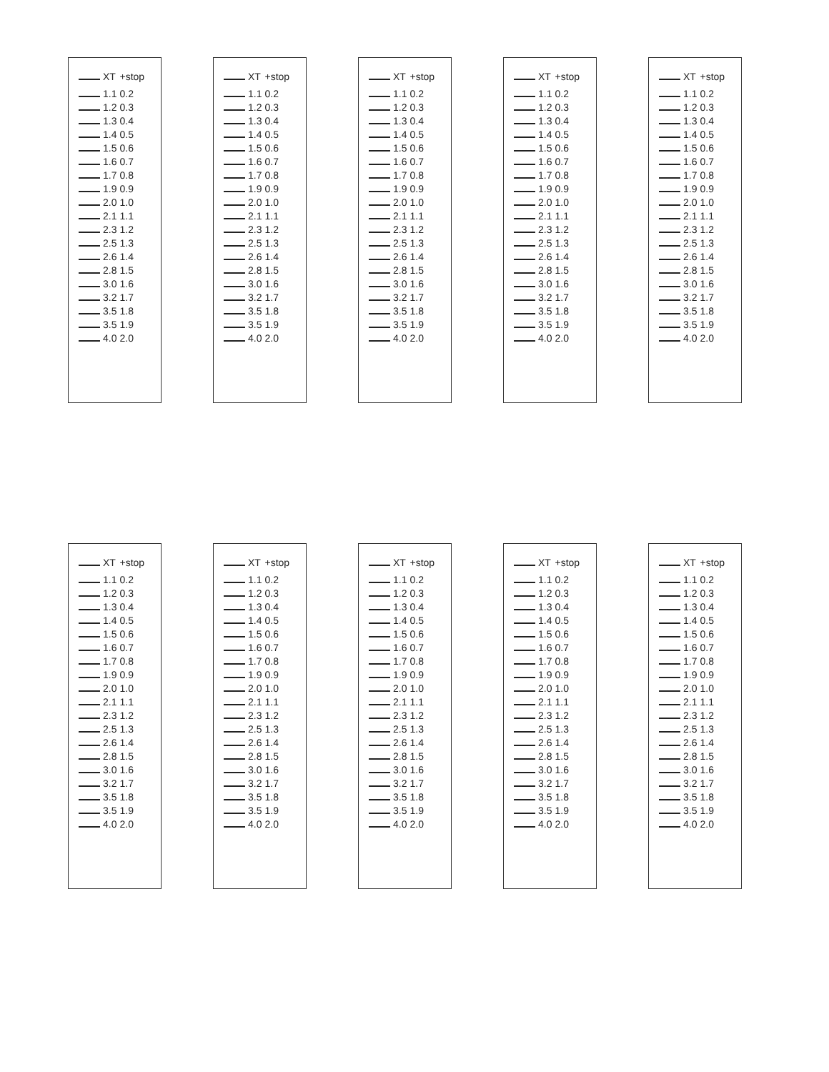| | XT | +stop |
| | 1.1 | 0.2 |
| | 1.2 | 0.3 |
| | 1.3 | 0.4 |
| | 1.4 | 0.5 |
| | 1.5 | 0.6 |
| | 1.6 | 0.7 |
| | 1.7 | 0.8 |
| | 1.9 | 0.9 |
| | 2.0 | 1.0 |
| | 2.1 | 1.1 |
| | 2.3 | 1.2 |
| | 2.5 | 1.3 |
| | 2.6 | 1.4 |
| | 2.8 | 1.5 |
| | 3.0 | 1.6 |
| | 3.2 | 1.7 |
| | 3.5 | 1.8 |
| | 3.5 | 1.9 |
| | 4.0 | 2.0 |
| | XT | +stop |
| | 1.1 | 0.2 |
| | 1.2 | 0.3 |
| | 1.3 | 0.4 |
| | 1.4 | 0.5 |
| | 1.5 | 0.6 |
| | 1.6 | 0.7 |
| | 1.7 | 0.8 |
| | 1.9 | 0.9 |
| | 2.0 | 1.0 |
| | 2.1 | 1.1 |
| | 2.3 | 1.2 |
| | 2.5 | 1.3 |
| | 2.6 | 1.4 |
| | 2.8 | 1.5 |
| | 3.0 | 1.6 |
| | 3.2 | 1.7 |
| | 3.5 | 1.8 |
| | 3.5 | 1.9 |
| | 4.0 | 2.0 |
| | XT | +stop |
| | 1.1 | 0.2 |
| | 1.2 | 0.3 |
| | 1.3 | 0.4 |
| | 1.4 | 0.5 |
| | 1.5 | 0.6 |
| | 1.6 | 0.7 |
| | 1.7 | 0.8 |
| | 1.9 | 0.9 |
| | 2.0 | 1.0 |
| | 2.1 | 1.1 |
| | 2.3 | 1.2 |
| | 2.5 | 1.3 |
| | 2.6 | 1.4 |
| | 2.8 | 1.5 |
| | 3.0 | 1.6 |
| | 3.2 | 1.7 |
| | 3.5 | 1.8 |
| | 3.5 | 1.9 |
| | 4.0 | 2.0 |
| | XT | +stop |
| | 1.1 | 0.2 |
| | 1.2 | 0.3 |
| | 1.3 | 0.4 |
| | 1.4 | 0.5 |
| | 1.5 | 0.6 |
| | 1.6 | 0.7 |
| | 1.7 | 0.8 |
| | 1.9 | 0.9 |
| | 2.0 | 1.0 |
| | 2.1 | 1.1 |
| | 2.3 | 1.2 |
| | 2.5 | 1.3 |
| | 2.6 | 1.4 |
| | 2.8 | 1.5 |
| | 3.0 | 1.6 |
| | 3.2 | 1.7 |
| | 3.5 | 1.8 |
| | 3.5 | 1.9 |
| | 4.0 | 2.0 |
| | XT | +stop |
| | 1.1 | 0.2 |
| | 1.2 | 0.3 |
| | 1.3 | 0.4 |
| | 1.4 | 0.5 |
| | 1.5 | 0.6 |
| | 1.6 | 0.7 |
| | 1.7 | 0.8 |
| | 1.9 | 0.9 |
| | 2.0 | 1.0 |
| | 2.1 | 1.1 |
| | 2.3 | 1.2 |
| | 2.5 | 1.3 |
| | 2.6 | 1.4 |
| | 2.8 | 1.5 |
| | 3.0 | 1.6 |
| | 3.2 | 1.7 |
| | 3.5 | 1.8 |
| | 3.5 | 1.9 |
| | 4.0 | 2.0 |
| | XT | +stop |
| | 1.1 | 0.2 |
| | 1.2 | 0.3 |
| | 1.3 | 0.4 |
| | 1.4 | 0.5 |
| | 1.5 | 0.6 |
| | 1.6 | 0.7 |
| | 1.7 | 0.8 |
| | 1.9 | 0.9 |
| | 2.0 | 1.0 |
| | 2.1 | 1.1 |
| | 2.3 | 1.2 |
| | 2.5 | 1.3 |
| | 2.6 | 1.4 |
| | 2.8 | 1.5 |
| | 3.0 | 1.6 |
| | 3.2 | 1.7 |
| | 3.5 | 1.8 |
| | 3.5 | 1.9 |
| | 4.0 | 2.0 |
| | XT | +stop |
| | 1.1 | 0.2 |
| | 1.2 | 0.3 |
| | 1.3 | 0.4 |
| | 1.4 | 0.5 |
| | 1.5 | 0.6 |
| | 1.6 | 0.7 |
| | 1.7 | 0.8 |
| | 1.9 | 0.9 |
| | 2.0 | 1.0 |
| | 2.1 | 1.1 |
| | 2.3 | 1.2 |
| | 2.5 | 1.3 |
| | 2.6 | 1.4 |
| | 2.8 | 1.5 |
| | 3.0 | 1.6 |
| | 3.2 | 1.7 |
| | 3.5 | 1.8 |
| | 3.5 | 1.9 |
| | 4.0 | 2.0 |
| | XT | +stop |
| | 1.1 | 0.2 |
| | 1.2 | 0.3 |
| | 1.3 | 0.4 |
| | 1.4 | 0.5 |
| | 1.5 | 0.6 |
| | 1.6 | 0.7 |
| | 1.7 | 0.8 |
| | 1.9 | 0.9 |
| | 2.0 | 1.0 |
| | 2.1 | 1.1 |
| | 2.3 | 1.2 |
| | 2.5 | 1.3 |
| | 2.6 | 1.4 |
| | 2.8 | 1.5 |
| | 3.0 | 1.6 |
| | 3.2 | 1.7 |
| | 3.5 | 1.8 |
| | 3.5 | 1.9 |
| | 4.0 | 2.0 |
| | XT | +stop |
| | 1.1 | 0.2 |
| | 1.2 | 0.3 |
| | 1.3 | 0.4 |
| | 1.4 | 0.5 |
| | 1.5 | 0.6 |
| | 1.6 | 0.7 |
| | 1.7 | 0.8 |
| | 1.9 | 0.9 |
| | 2.0 | 1.0 |
| | 2.1 | 1.1 |
| | 2.3 | 1.2 |
| | 2.5 | 1.3 |
| | 2.6 | 1.4 |
| | 2.8 | 1.5 |
| | 3.0 | 1.6 |
| | 3.2 | 1.7 |
| | 3.5 | 1.8 |
| | 3.5 | 1.9 |
| | 4.0 | 2.0 |
| | XT | +stop |
| | 1.1 | 0.2 |
| | 1.2 | 0.3 |
| | 1.3 | 0.4 |
| | 1.4 | 0.5 |
| | 1.5 | 0.6 |
| | 1.6 | 0.7 |
| | 1.7 | 0.8 |
| | 1.9 | 0.9 |
| | 2.0 | 1.0 |
| | 2.1 | 1.1 |
| | 2.3 | 1.2 |
| | 2.5 | 1.3 |
| | 2.6 | 1.4 |
| | 2.8 | 1.5 |
| | 3.0 | 1.6 |
| | 3.2 | 1.7 |
| | 3.5 | 1.8 |
| | 3.5 | 1.9 |
| | 4.0 | 2.0 |